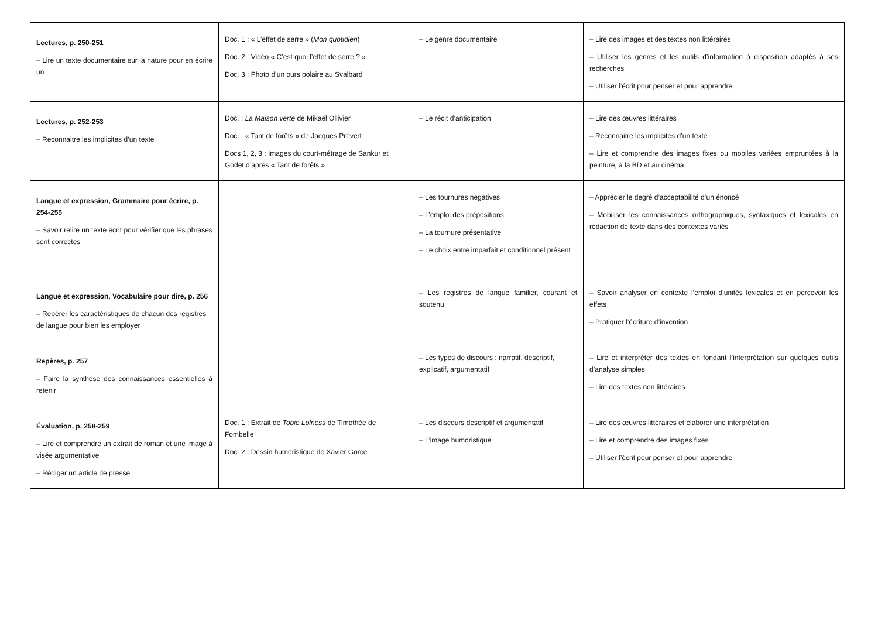| Lectures, p. 250-251 – Lire un texte documentaire sur la nature pour en écrire un | Doc. 1 : « L’effet de serre » ( Mon quotidien ) Doc. 2 : Vidéo « C’est quoi l’effet de serre ? » Doc. 3 : Photo d’un ours polaire au Svalbard | – Le genre documentaire | – Lire des images et des textes non littéraires – Utiliser les genres et les outils d’information à disposition adaptés à ses recherches – Utiliser l’écrit pour penser et pour apprendre |
| Lectures, p. 252-253 – Reconnaitre les implicites d’un texte | Doc. : La Maison verte de Mikaël Ollivier Doc. : « Tant de forêts » de Jacques Prévert Docs 1, 2, 3 : Images du court-métrage de Sankur et Godet d’après « Tant de forêts » | – Le récit d’anticipation | – Lire des œuvres littéraires – Reconnaitre les implicites d’un texte – Lire et comprendre des images fixes ou mobiles variées empruntées à la peinture, à la BD et au cinéma |
| Langue et expression, Grammaire pour écrire, p. 254-255 – Savoir relire un texte écrit pour vérifier que les phrases sont correctes | | – Les tournures négatives – L’emploi des prépositions – La tournure présentative – Le choix entre imparfait et conditionnel présent | – Apprécier le degré d’acceptabilité d’un énoncé – Mobiliser les connaissances orthographiques, syntaxiques et lexicales en rédaction de texte dans des contextes variés |
| Langue et expression, Vocabulaire pour dire, p. 256 – Repérer les caractéristiques de chacun des registres de langue pour bien les employer | | – Les registres de langue familier, courant et soutenu | – Savoir analyser en contexte l’emploi d’unités lexicales et en percevoir les effets – Pratiquer l’écriture d’invention |
| Repères, p. 257 – Faire la synthèse des connaissances essentielles à retenir | | – Les types de discours : narratif, descriptif, explicatif, argumentatif | – Lire et interpréter des textes en fondant l’interprétation sur quelques outils d’analyse simples – Lire des textes non littéraires |
| Évaluation, p. 258-259 – Lire et comprendre un extrait de roman et une image à visée argumentative – Rédiger un article de presse | Doc. 1 : Extrait de Tobie Lolness de Timothée de Fombelle Doc. 2 : Dessin humoristique de Xavier Gorce | – Les discours descriptif et argumentatif – L’image humoristique | – Lire des œuvres littéraires et élaborer une interprétation – Lire et comprendre des images fixes – Utiliser l’écrit pour penser et pour apprendre |